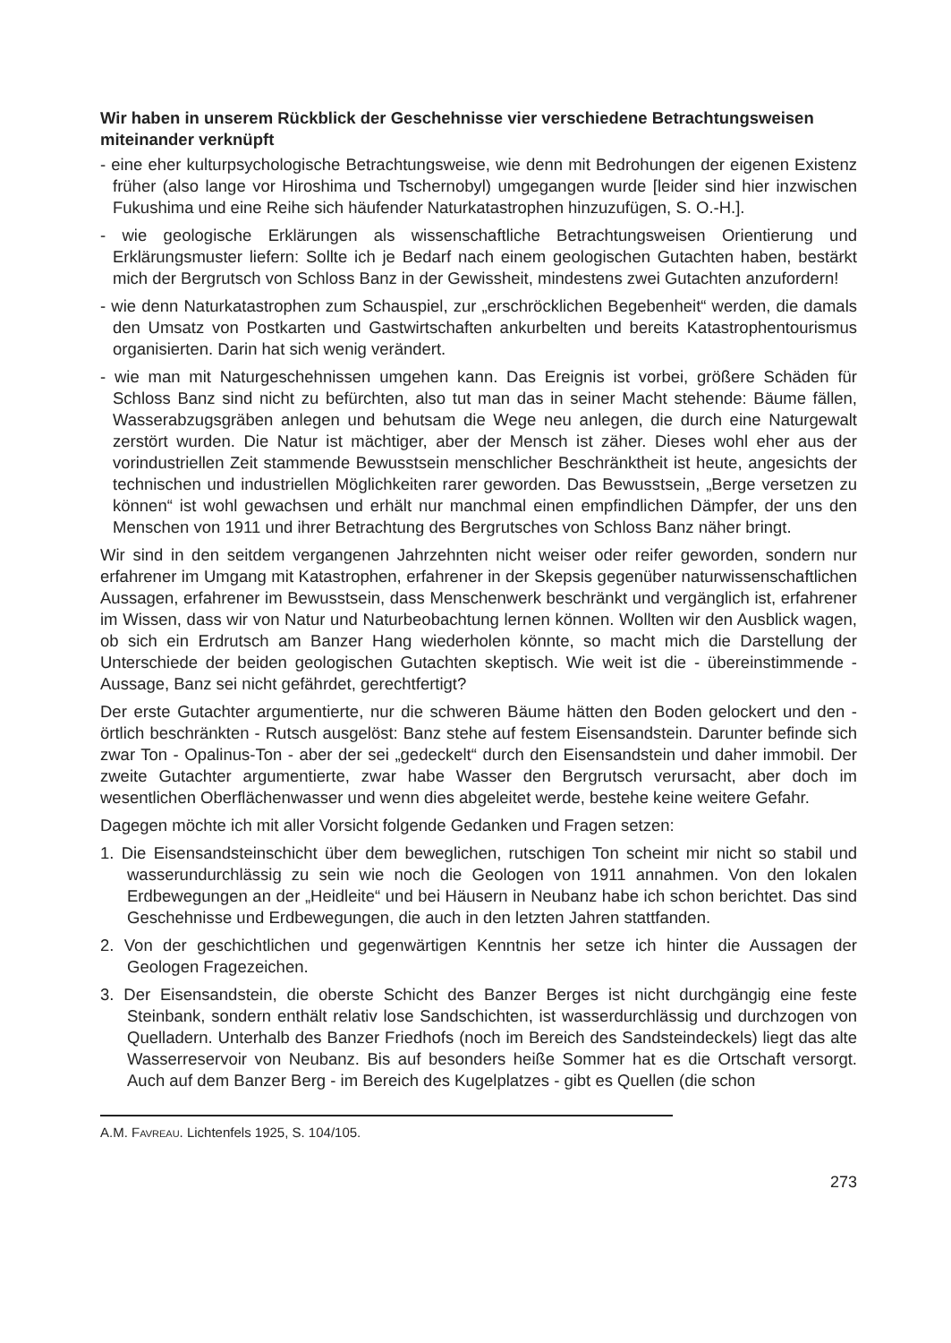Wir haben in unserem Rückblick der Geschehnisse vier verschiedene Betrachtungsweisen miteinander verknüpft
- eine eher kulturpsychologische Betrachtungsweise, wie denn mit Bedrohungen der eigenen Existenz früher (also lange vor Hiroshima und Tschernobyl) umgegangen wurde [leider sind hier inzwischen Fukushima und eine Reihe sich häufender Naturkatastrophen hinzuzufügen, S. O.-H.].
- wie geologische Erklärungen als wissenschaftliche Betrachtungsweisen Orientierung und Erklärungsmuster liefern: Sollte ich je Bedarf nach einem geologischen Gutachten haben, bestärkt mich der Bergrutsch von Schloss Banz in der Gewissheit, mindestens zwei Gutachten anzufordern!
- wie denn Naturkatastrophen zum Schauspiel, zur „erschröcklichen Begebenheit“ werden, die damals den Umsatz von Postkarten und Gastwirtschaften ankurbelten und bereits Katastrophentourismus organisierten. Darin hat sich wenig verändert.
- wie man mit Naturgeschehnissen umgehen kann. Das Ereignis ist vorbei, größere Schäden für Schloss Banz sind nicht zu befürchten, also tut man das in seiner Macht stehende: Bäume fällen, Wasserabzugsgräben anlegen und behutsam die Wege neu anlegen, die durch eine Naturgewalt zerstört wurden. Die Natur ist mächtiger, aber der Mensch ist zäher. Dieses wohl eher aus der vorindustriellen Zeit stammende Bewusstsein menschlicher Beschränktheit ist heute, angesichts der technischen und industriellen Möglichkeiten rarer geworden. Das Bewusstsein, „Berge versetzen zu können“ ist wohl gewachsen und erhält nur manchmal einen empfindlichen Dämpfer, der uns den Menschen von 1911 und ihrer Betrachtung des Bergrutsches von Schloss Banz näher bringt.
Wir sind in den seitdem vergangenen Jahrzehnten nicht weiser oder reifer geworden, sondern nur erfahrener im Umgang mit Katastrophen, erfahrener in der Skepsis gegenüber naturwissenschaftlichen Aussagen, erfahrener im Bewusstsein, dass Menschenwerk beschränkt und vergänglich ist, erfahrener im Wissen, dass wir von Natur und Naturbeobachtung lernen können. Wollten wir den Ausblick wagen, ob sich ein Erdrutsch am Banzer Hang wiederholen könnte, so macht mich die Darstellung der Unterschiede der beiden geologischen Gutachten skeptisch. Wie weit ist die - übereinstimmende - Aussage, Banz sei nicht gefährdet, gerechtfertigt?
Der erste Gutachter argumentierte, nur die schweren Bäume hätten den Boden gelockert und den - örtlich beschränkten - Rutsch ausgelöst: Banz stehe auf festem Eisensandstein. Darunter befinde sich zwar Ton - Opalinus-Ton - aber der sei „gedeckelt“ durch den Eisensandstein und daher immobil. Der zweite Gutachter argumentierte, zwar habe Wasser den Bergrutsch verursacht, aber doch im wesentlichen Oberflächenwasser und wenn dies abgeleitet werde, bestehe keine weitere Gefahr.
Dagegen möchte ich mit aller Vorsicht folgende Gedanken und Fragen setzen:
1. Die Eisensandsteinschicht über dem beweglichen, rutschigen Ton scheint mir nicht so stabil und wasserundurchlässig zu sein wie noch die Geologen von 1911 annahmen. Von den lokalen Erdbewegungen an der „Heidleite“ und bei Häusern in Neubanz habe ich schon berichtet. Das sind Geschehnisse und Erdbewegungen, die auch in den letzten Jahren stattfanden.
2. Von der geschichtlichen und gegenwärtigen Kenntnis her setze ich hinter die Aussagen der Geologen Fragezeichen.
3. Der Eisensandstein, die oberste Schicht des Banzer Berges ist nicht durchgängig eine feste Steinbank, sondern enthält relativ lose Sandschichten, ist wasserdurchlässig und durchzogen von Quelladern. Unterhalb des Banzer Friedhofs (noch im Bereich des Sandsteindeckels) liegt das alte Wasserreservoir von Neubanz. Bis auf besonders heiße Sommer hat es die Ortschaft versorgt. Auch auf dem Banzer Berg - im Bereich des Kugelplatzes - gibt es Quellen (die schon
A.M. FAVREAU. Lichtenfels 1925, S. 104/105.
273